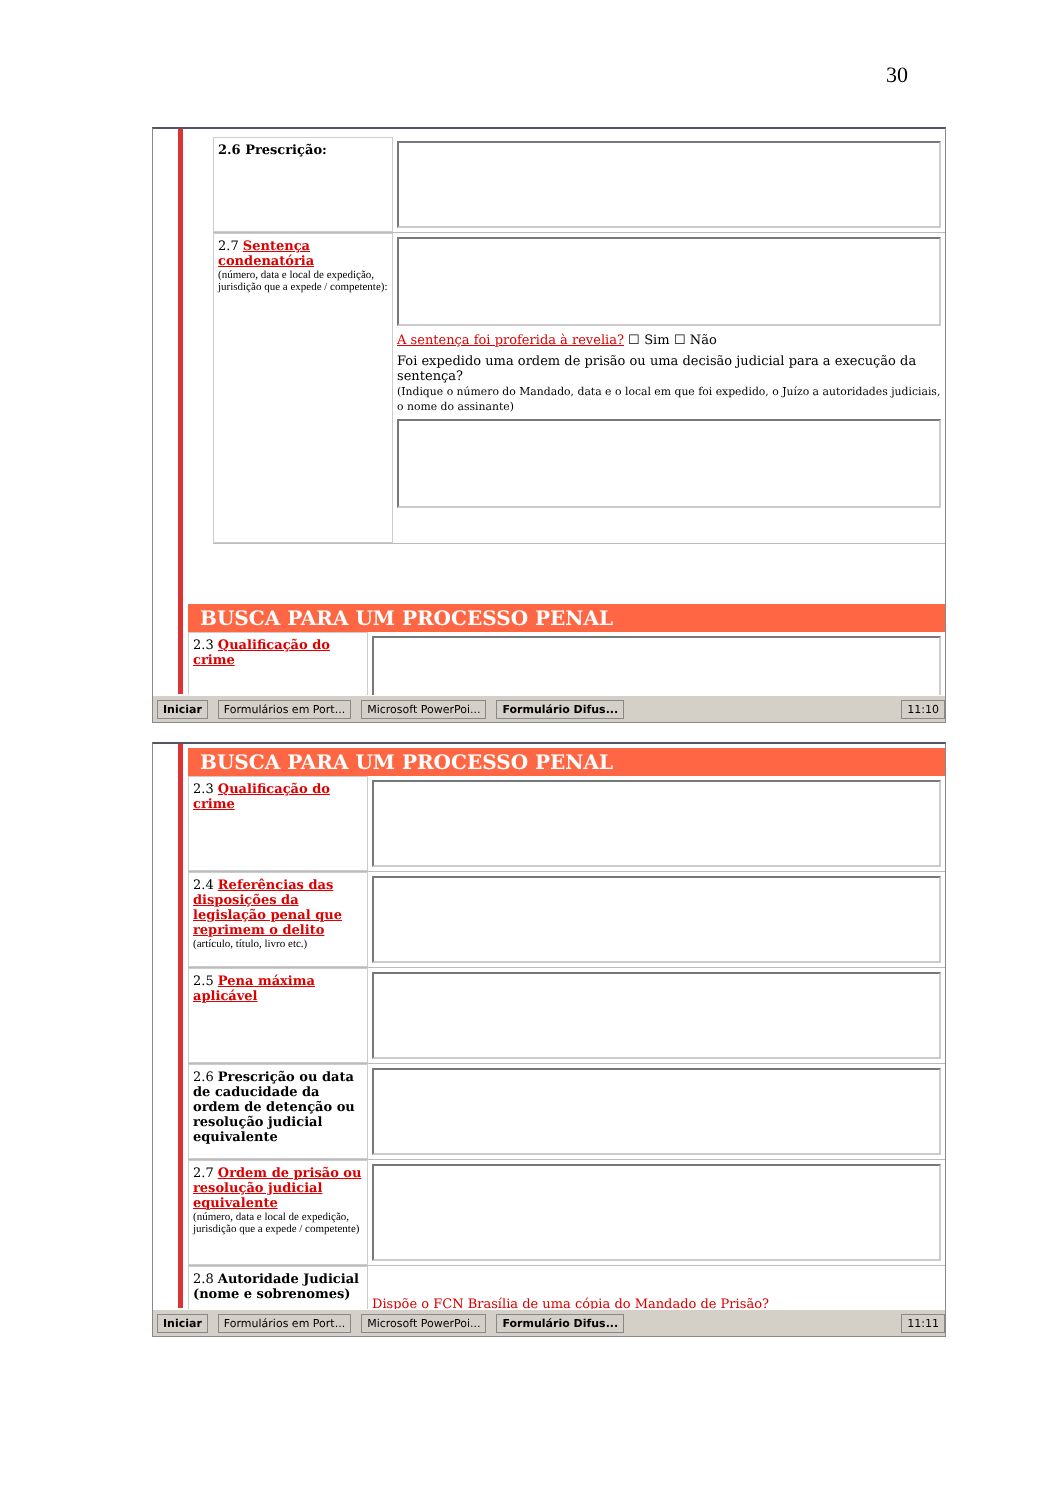30
2.6 Prescrição:
2.7 Sentença condenatória
(número, data e local de expedição, jurisdição que a expede / competente):
A sentença foi proferida à revelia? ☐ Sim ☐ Não
Foi expedido uma ordem de prisão ou uma decisão judicial para a execução da sentença?
(Indique o número do Mandado, data e o local em que foi expedido, o Juízo a autoridades judiciais, o nome do assinante)
BUSCA PARA UM PROCESSO PENAL
2.3 Qualificação do crime
Iniciar Formulários em Port... Microsoft PowerPoi... Formulário Difus... 11:10
BUSCA PARA UM PROCESSO PENAL
2.3 Qualificação do crime
2.4 Referências das disposições da legislação penal que reprimem o delito
(artículo, título, livro etc.)
2.5 Pena máxima aplicável
2.6 Prescrição ou data de caducidade da ordem de detenção ou resolução judicial equivalente
2.7 Ordem de prisão ou resolução judicial equivalente
(número, data e local de expedição, jurisdição que a expede / competente)
2.8 Autoridade Judicial (nome e sobrenomes)
Dispõe o FCN Brasília de uma cópia do Mandado de Prisão?
Iniciar Formulários em Port... Microsoft PowerPoi... Formulário Difus... 11:11